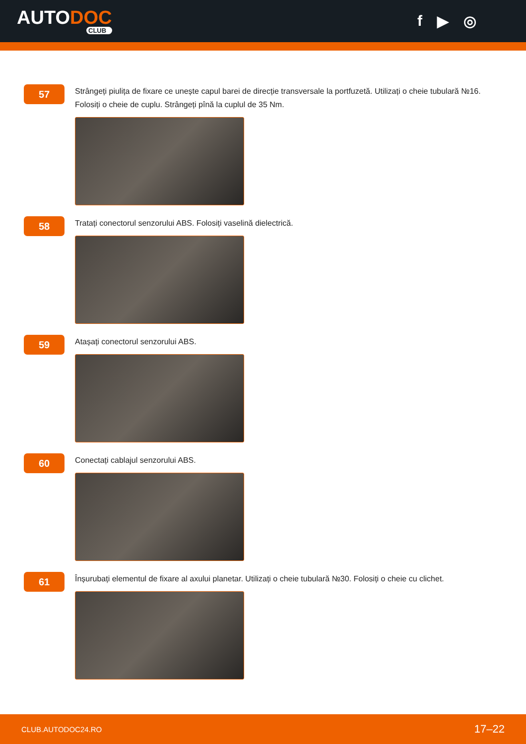AUTODOC
CLUB
f ▶ ◎
57
Strângeți piulița de fixare ce unește capul barei de direcție transversale la portfuzetă. Utilizați o cheie tubulară №16. Folosiți o cheie de cuplu. Strângeți pînă la cuplul de 35 Nm.
58
Tratați conectorul senzorului ABS. Folosiți vaselină dielectrică.
59
Atașați conectorul senzorului ABS.
60
Conectați cablajul senzorului ABS.
61
Înșurubați elementul de fixare al axului planetar. Utilizați o cheie tubulară №30. Folosiți o cheie cu clichet.
CLUB.AUTODOC24.RO 17–22